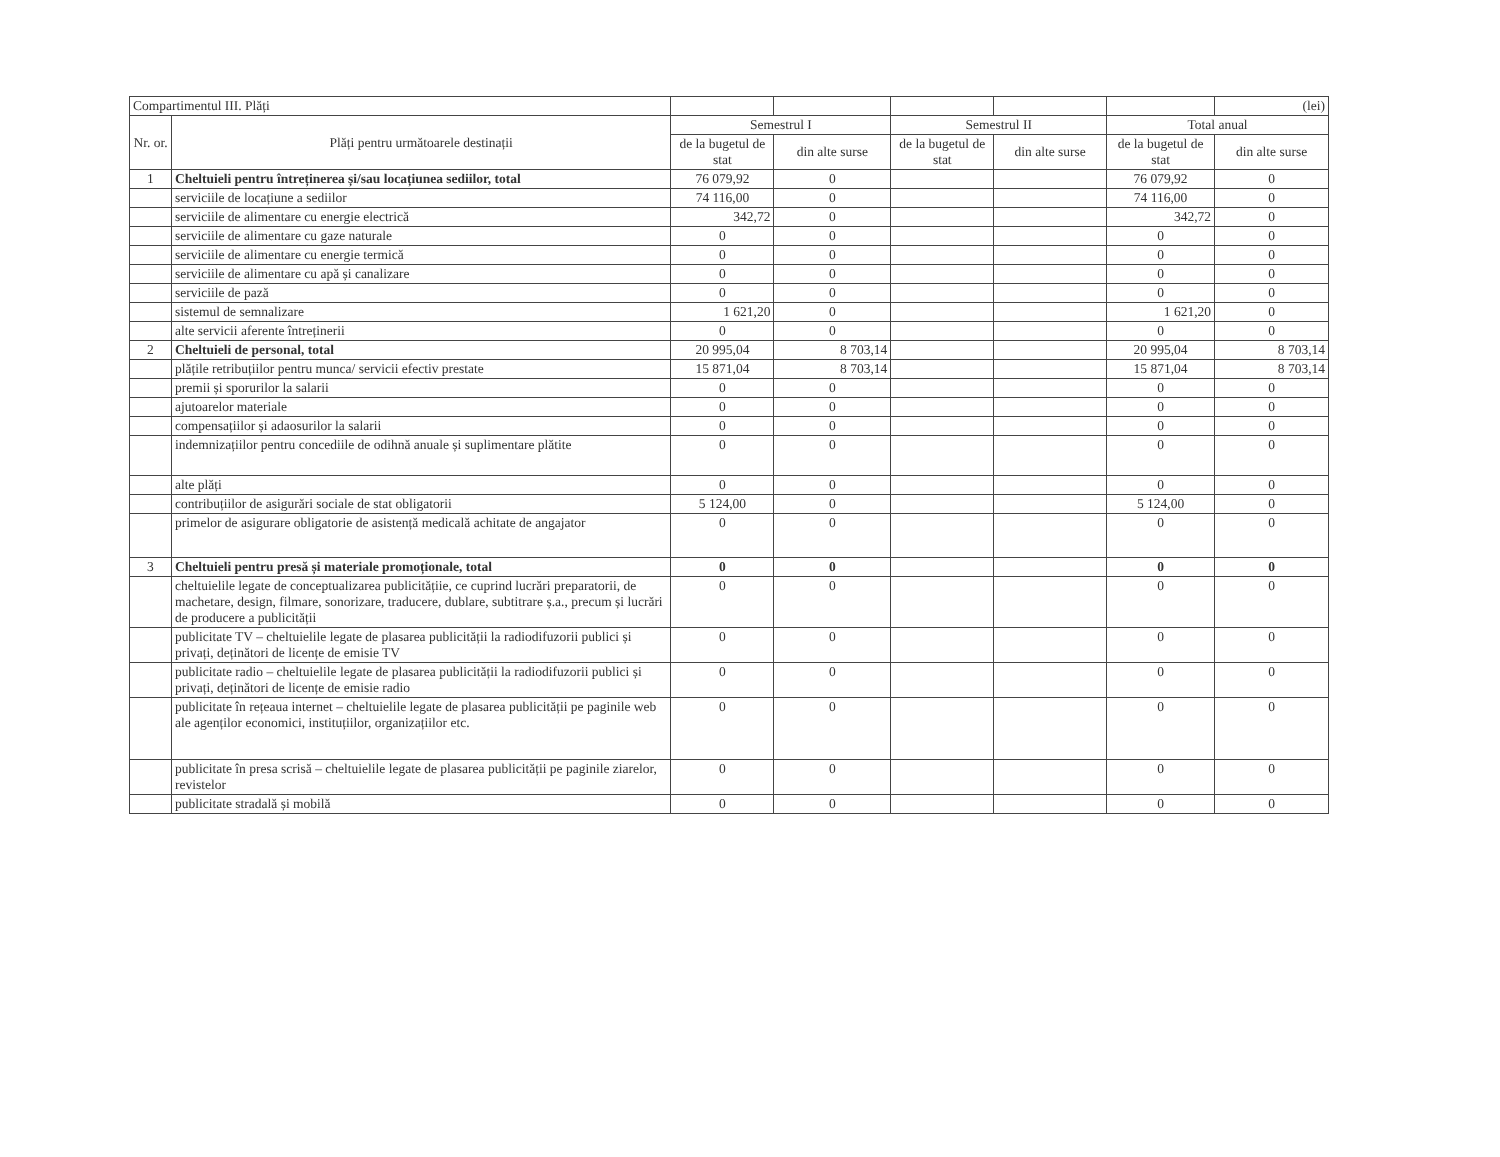| Compartimentul III. Plăți | | | | | | | (lei) |
| Nr. or. | Plăți pentru următoarele destinații | Semestrul I | | Semestrul II | | Total anual | |
| | | de la bugetul de stat | din alte surse | de la bugetul de stat | din alte surse | de la bugetul de stat | din alte surse |
| 1 | Cheltuieli pentru întreținerea și/sau locațiunea sediilor, total | 76 079,92 | 0 | | | 76 079,92 | 0 |
| | serviciile de locațiune a sediilor | 74 116,00 | 0 | | | 74 116,00 | 0 |
| | serviciile de alimentare cu energie electrică | 342,72 | 0 | | | 342,72 | 0 |
| | serviciile de alimentare cu gaze naturale | 0 | 0 | | | 0 | 0 |
| | serviciile de alimentare cu energie termică | 0 | 0 | | | 0 | 0 |
| | serviciile de alimentare cu apă și canalizare | 0 | 0 | | | 0 | 0 |
| | serviciile de pază | 0 | 0 | | | 0 | 0 |
| | sistemul de semnalizare | 1 621,20 | 0 | | | 1 621,20 | 0 |
| | alte servicii aferente întreținerii | 0 | 0 | | | 0 | 0 |
| 2 | Cheltuieli de personal, total | 20 995,04 | 8 703,14 | | | 20 995,04 | 8 703,14 |
| | plățile retribuțiilor pentru munca/ servicii efectiv prestate | 15 871,04 | 8 703,14 | | | 15 871,04 | 8 703,14 |
| | premii și sporurilor la salarii | 0 | 0 | | | 0 | 0 |
| | ajutoarelor materiale | 0 | 0 | | | 0 | 0 |
| | compensațiilor și adaosurilor la salarii | 0 | 0 | | | 0 | 0 |
| | indemnizațiilor pentru concediile de odihnă anuale și suplimentare plătite | 0 | 0 | | | 0 | 0 |
| | alte plăți | 0 | 0 | | | 0 | 0 |
| | contribuțiilor de asigurări sociale de stat obligatorii | 5 124,00 | 0 | | | 5 124,00 | 0 |
| | primelor de asigurare obligatorie de asistență medicală achitate de angajator | 0 | 0 | | | 0 | 0 |
| 3 | Cheltuieli pentru presă și materiale promoționale, total | 0 | 0 | | | 0 | 0 |
| | cheltuielile legate de conceptualizarea publicitățiie, ce cuprind lucrări preparatorii, de machetare, design, filmare, sonorizare, traducere, dublare, subtitrare ș.a., precum și lucrări de producere a publicității | 0 | 0 | | | 0 | 0 |
| | publicitate TV – cheltuielile legate de plasarea publicității la radiodifuzorii publici și privați, deținători de licențe de emisie TV | 0 | 0 | | | 0 | 0 |
| | publicitate radio – cheltuielile legate de plasarea publicității la radiodifuzorii publici și privați, deținători de licențe de emisie radio | 0 | 0 | | | 0 | 0 |
| | publicitate în rețeaua internet – cheltuielile legate de plasarea publicității pe paginile web ale agenților economici, instituțiilor, organizațiilor etc. | 0 | 0 | | | 0 | 0 |
| | publicitate în presa scrisă – cheltuielile legate de plasarea publicității pe paginile ziarelor, revistelor | 0 | 0 | | | 0 | 0 |
| | publicitate stradală și mobilă | 0 | 0 | | | 0 | 0 |